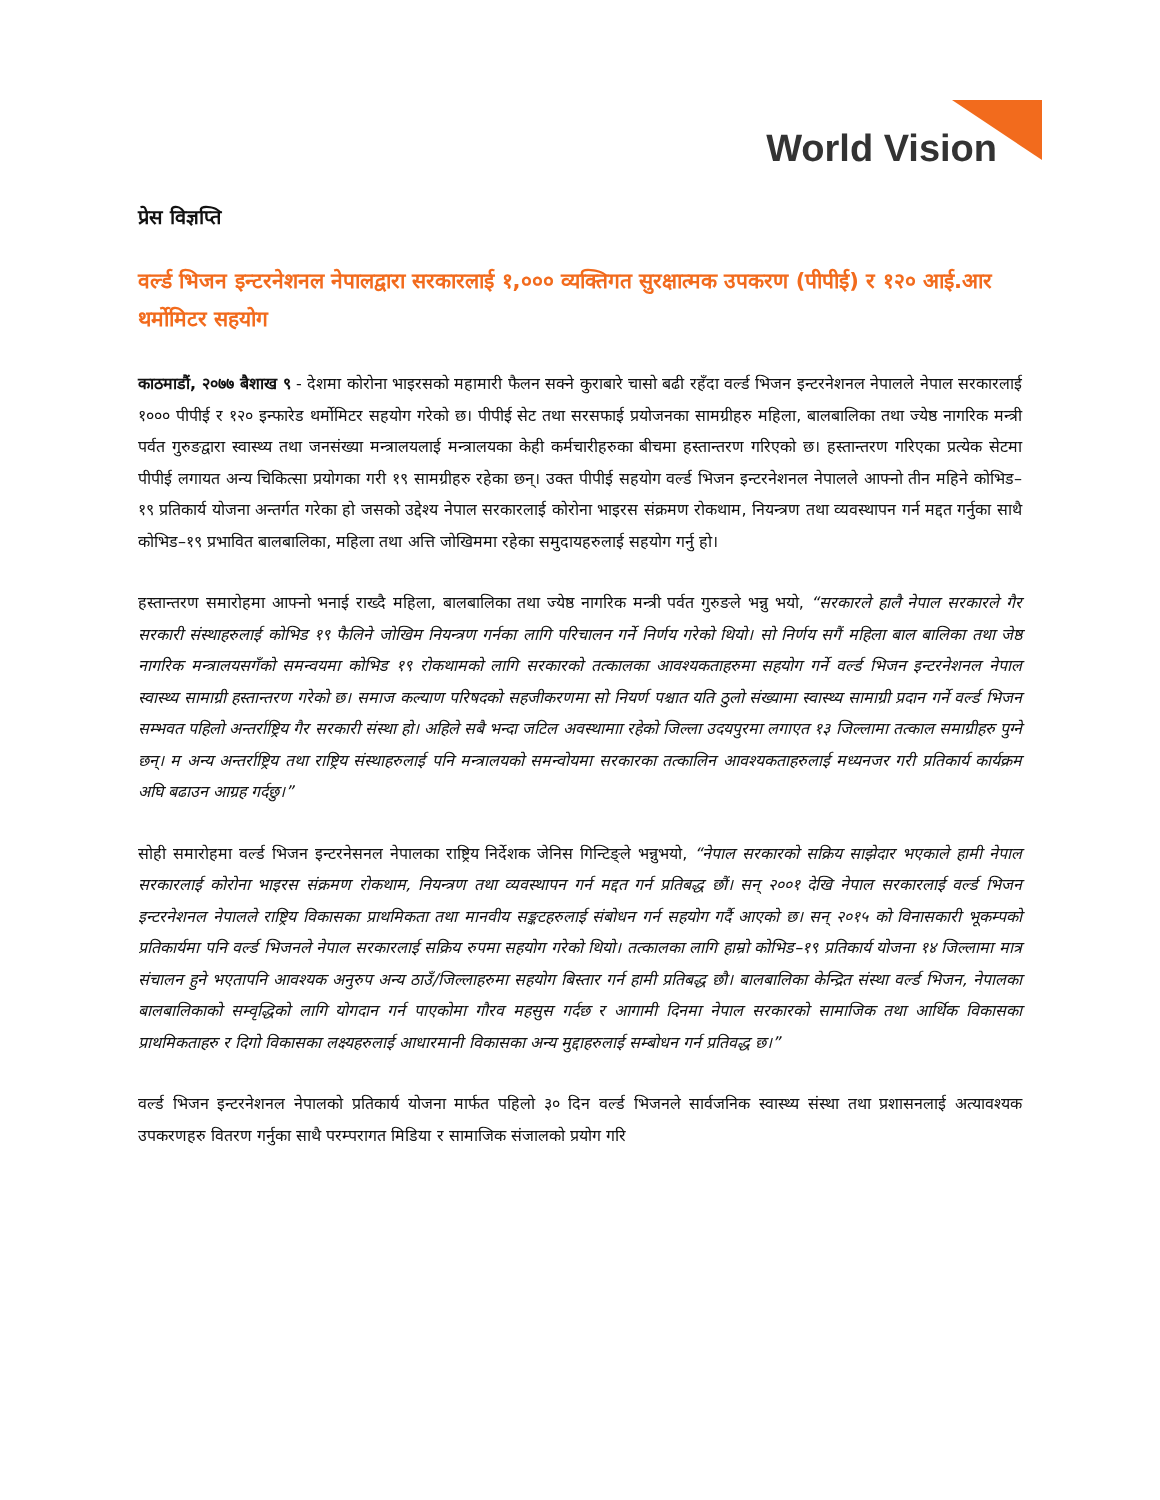World Vision
प्रेस विज्ञप्ति
वर्ल्ड भिजन इन्टरनेशनल नेपालद्वारा सरकारलाई १,००० व्यक्तिगत सुरक्षात्मक उपकरण (पीपीई) र १२० आई.आर थर्मोमिटर सहयोग
काठमाडौं, २०७७ बैशाख ९ - देशमा कोरोना भाइरसको महामारी फैलन सक्ने कुराबारे चासो बढी रहँदा वर्ल्ड भिजन इन्टरनेशनल नेपालले नेपाल सरकारलाई १००० पीपीई र १२० इन्फारेड थर्मोमिटर सहयोग गरेको छ। पीपीई सेट तथा सरसफाई प्रयोजनका सामग्रीहरु महिला, बालबालिका तथा ज्येष्ठ नागरिक मन्त्री पर्वत गुरुङद्वारा स्वास्थ्य तथा जनसंख्या मन्त्रालयलाई मन्त्रालयका केही कर्मचारीहरुका बीचमा हस्तान्तरण गरिएको छ। हस्तान्तरण गरिएका प्रत्येक सेटमा पीपीई लगायत अन्य चिकित्सा प्रयोगका गरी १९ सामग्रीहरु रहेका छन्। उक्त पीपीई सहयोग वर्ल्ड भिजन इन्टरनेशनल नेपालले आफ्नो तीन महिने कोभिड–१९ प्रतिकार्य योजना अन्तर्गत गरेका हो जसको उद्देश्य नेपाल सरकारलाई कोरोना भाइरस संक्रमण रोकथाम, नियन्त्रण तथा व्यवस्थापन गर्न मद्दत गर्नुका साथै कोभिड–१९ प्रभावित बालबालिका, महिला तथा अत्ति जोखिममा रहेका समुदायहरुलाई सहयोग गर्नु हो।
हस्तान्तरण समारोहमा आफ्नो भनाई राख्दै महिला, बालबालिका तथा ज्येष्ठ नागरिक मन्त्री पर्वत गुरुङले भन्नु भयो, “सरकारले हालै नेपाल सरकारले गैर सरकारी संस्थाहरुलाई कोभिड १९ फैलिने जोखिम नियन्त्रण गर्नका लागि परिचालन गर्ने निर्णय गरेको थियो। सो निर्णय सगैं महिला बाल बालिका तथा जेष्ठ नागरिक मन्त्रालयसगँको समन्वयमा कोभिड १९ रोकथामको लागि सरकारको तत्कालका आवश्यकताहरुमा सहयोग गर्ने वर्ल्ड भिजन इन्टरनेशनल नेपाल स्वास्थ्य सामाग्री हस्तान्तरण गरेको छ। समाज कल्याण परिषदको सहजीकरणमा सो नियर्ण पश्चात यति ठुलो संख्यामा स्वास्थ्य सामाग्री प्रदान गर्ने वर्ल्ड भिजन सम्भवत पहिलो अन्तर्राष्ट्रिय गैर सरकारी संस्था हो। अहिले सबै भन्दा जटिल अवस्थामाा रहेको जिल्ला उदयपुरमा लगाएत १३ जिल्लामा तत्काल समाग्रीहरु पुग्ने छन्। म अन्य अन्तर्राष्ट्रिय तथा राष्ट्रिय संस्थाहरुलाई पनि मन्त्रालयको समन्वोयमा सरकारका तत्कालिन आवश्यकताहरुलाई मध्यनजर गरी प्रतिकार्य कार्यक्रम अघि बढाउन आग्रह गर्दछु।”
सोही समारोहमा वर्ल्ड भिजन इन्टरनेसनल नेपालका राष्ट्रिय निर्देशक जेनिस गिन्टिङ्ले भन्नुभयो, “नेपाल सरकारको सक्रिय साझेदार भएकाले हामी नेपाल सरकारलाई कोरोना भाइरस संक्रमण रोकथाम, नियन्त्रण तथा व्यवस्थापन गर्न मद्दत गर्न प्रतिबद्ध छौं। सन् २००१ देखि नेपाल सरकारलाई वर्ल्ड भिजन इन्टरनेशनल नेपालले राष्ट्रिय विकासका प्राथमिकता तथा मानवीय सङ्कटहरुलाई संबोधन गर्न सहयोग गर्दै आएको छ। सन् २०१५ को विनासकारी भूकम्पको प्रतिकार्यमा पनि वर्ल्ड भिजनले नेपाल सरकारलाई सक्रिय रुपमा सहयोग गरेको थियो। तत्कालका लागि हाम्रो कोभिड–१९ प्रतिकार्य योजना १४ जिल्लामा मात्र संचालन हुने भएतापनि आवश्यक अनुरुप अन्य ठाउँ/जिल्लाहरुमा सहयोग बिस्तार गर्न हामी प्रतिबद्ध छौ। बालबालिका केन्द्रित संस्था वर्ल्ड भिजन, नेपालका बालबालिकाको सम्वृद्धिको लागि योगदान गर्न पाएकोमा गौरव महसुस गर्दछ र आगामी दिनमा नेपाल सरकारको सामाजिक तथा आर्थिक विकासका प्राथमिकताहरु र दिगो विकासका लक्ष्यहरुलाई आधारमानी विकासका अन्य मुद्दाहरुलाई सम्बोधन गर्न प्रतिवद्ध छ।”
वर्ल्ड भिजन इन्टरनेशनल नेपालको प्रतिकार्य योजना मार्फत पहिलो ३० दिन वर्ल्ड भिजनले सार्वजनिक स्वास्थ्य संस्था तथा प्रशासनलाई अत्यावश्यक उपकरणहरु वितरण गर्नुका साथै परम्परागत मिडिया र सामाजिक संजालको प्रयोग गरि